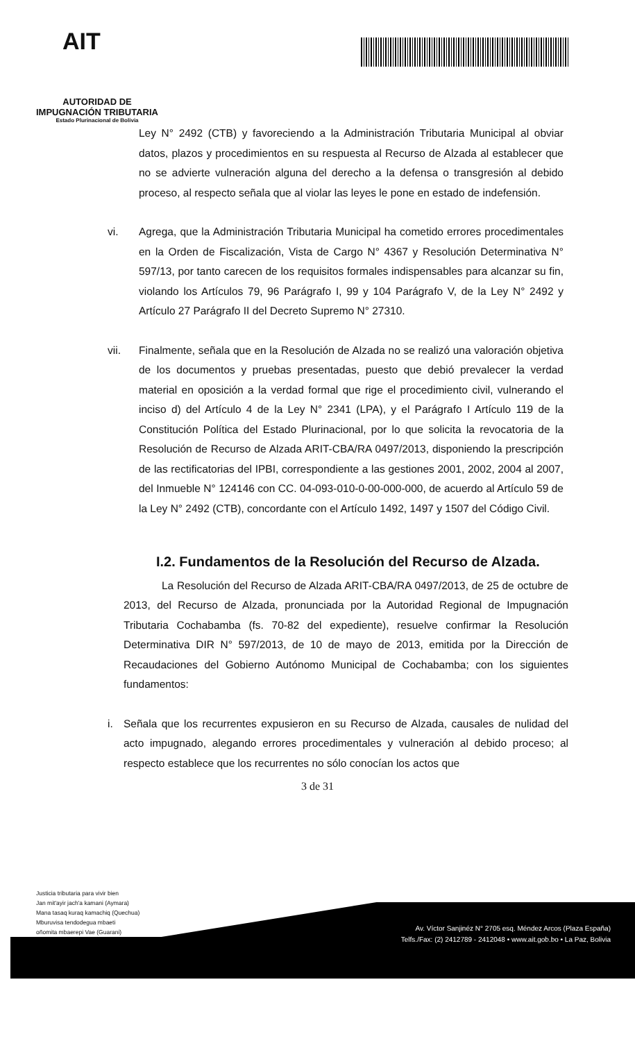AIT
AUTORIDAD DE
IMPUGNACIÓN TRIBUTARIA
Estado Plurinacional de Bolivia
Ley N° 2492 (CTB) y favoreciendo a la Administración Tributaria Municipal al obviar datos, plazos y procedimientos en su respuesta al Recurso de Alzada al establecer que no se advierte vulneración alguna del derecho a la defensa o transgresión al debido proceso, al respecto señala que al violar las leyes le pone en estado de indefensión.
vi. Agrega, que la Administración Tributaria Municipal ha cometido errores procedimentales en la Orden de Fiscalización, Vista de Cargo N° 4367 y Resolución Determinativa N° 597/13, por tanto carecen de los requisitos formales indispensables para alcanzar su fin, violando los Artículos 79, 96 Parágrafo I, 99 y 104 Parágrafo V, de la Ley N° 2492 y Artículo 27 Parágrafo II del Decreto Supremo N° 27310.
vii. Finalmente, señala que en la Resolución de Alzada no se realizó una valoración objetiva de los documentos y pruebas presentadas, puesto que debió prevalecer la verdad material en oposición a la verdad formal que rige el procedimiento civil, vulnerando el inciso d) del Artículo 4 de la Ley N° 2341 (LPA), y el Parágrafo I Artículo 119 de la Constitución Política del Estado Plurinacional, por lo que solicita la revocatoria de la Resolución de Recurso de Alzada ARIT-CBA/RA 0497/2013, disponiendo la prescripción de las rectificatorias del IPBI, correspondiente a las gestiones 2001, 2002, 2004 al 2007, del Inmueble N° 124146 con CC. 04-093-010-0-00-000-000, de acuerdo al Artículo 59 de la Ley N° 2492 (CTB), concordante con el Artículo 1492, 1497 y 1507 del Código Civil.
I.2. Fundamentos de la Resolución del Recurso de Alzada.
La Resolución del Recurso de Alzada ARIT-CBA/RA 0497/2013, de 25 de octubre de 2013, del Recurso de Alzada, pronunciada por la Autoridad Regional de Impugnación Tributaria Cochabamba (fs. 70-82 del expediente), resuelve confirmar la Resolución Determinativa DIR N° 597/2013, de 10 de mayo de 2013, emitida por la Dirección de Recaudaciones del Gobierno Autónomo Municipal de Cochabamba; con los siguientes fundamentos:
i. Señala que los recurrentes expusieron en su Recurso de Alzada, causales de nulidad del acto impugnado, alegando errores procedimentales y vulneración al debido proceso; al respecto establece que los recurrentes no sólo conocían los actos que
3 de 31
Justicia tributaria para vivir bien
Jan mit'ayir jach'a kamani (Aymara)
Mana tasaq kuraq kamachiq (Quechua)
Mburuvisa tendodegua mbaeti
oñomita mbaerepi Vae (Guarani)
Av. Víctor Sanjinéz N° 2705 esq. Méndez Arcos (Plaza España)
Telfs./Fax: (2) 2412789 - 2412048 • www.ait.gob.bo • La Paz, Bolivia